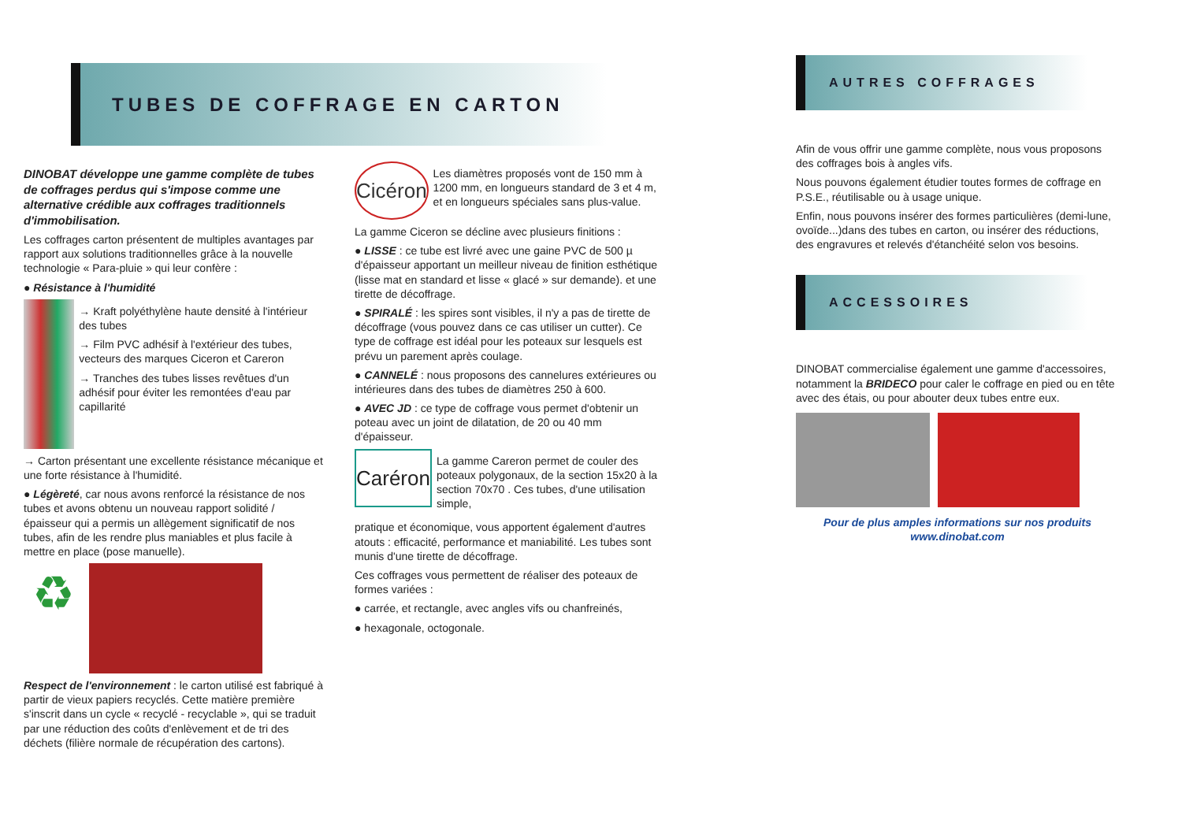TUBES DE COFFRAGE EN CARTON
DINOBAT développe une gamme complète de tubes de coffrages perdus qui s'impose comme une alternative crédible aux coffrages traditionnels d'immobilisation.
Les coffrages carton présentent de multiples avantages par rapport aux solutions traditionnelles grâce à la nouvelle technologie « Para-pluie » qui leur confère :
● Résistance à l'humidité
→ Kraft polyéthylène haute densité à l'intérieur des tubes
→ Film PVC adhésif à l'extérieur des tubes, vecteurs des marques Ciceron et Careron
→ Tranches des tubes lisses revêtues d'un adhésif pour éviter les remontées d'eau par capillarité
→ Carton présentant une excellente résistance mécanique et une forte résistance à l'humidité.
● Légèreté, car nous avons renforcé la résistance de nos tubes et avons obtenu un nouveau rapport solidité / épaisseur qui a permis un allègement significatif de nos tubes, afin de les rendre plus maniables et plus facile à mettre en place (pose manuelle).
♻
Respect de l'environnement : le carton utilisé est fabriqué à partir de vieux papiers recyclés. Cette matière première s'inscrit dans un cycle « recyclé - recyclable », qui se traduit par une réduction des coûts d'enlèvement et de tri des déchets (filière normale de récupération des cartons).
Cicéron
Les diamètres proposés vont de 150 mm à 1200 mm, en longueurs standard de 3 et 4 m, et en longueurs spéciales sans plus-value.
La gamme Ciceron se décline avec plusieurs finitions :
● LISSE : ce tube est livré avec une gaine PVC de 500 µ d'épaisseur apportant un meilleur niveau de finition esthétique (lisse mat en standard et lisse « glacé » sur demande). et une tirette de décoffrage.
● SPIRALÉ : les spires sont visibles, il n'y a pas de tirette de décoffrage (vous pouvez dans ce cas utiliser un cutter). Ce type de coffrage est idéal pour les poteaux sur lesquels est prévu un parement après coulage.
● CANNELÉ : nous proposons des cannelures extérieures ou intérieures dans des tubes de diamètres 250 à 600.
● AVEC JD : ce type de coffrage vous permet d'obtenir un poteau avec un joint de dilatation, de 20 ou 40 mm d'épaisseur.
Caréron
La gamme Careron permet de couler des poteaux polygonaux, de la section 15x20 à la section 70x70 . Ces tubes, d'une utilisation simple,
pratique et économique, vous apportent également d'autres atouts : efficacité, performance et maniabilité. Les tubes sont munis d'une tirette de décoffrage.
Ces coffrages vous permettent de réaliser des poteaux de formes variées :
● carrée, et rectangle, avec angles vifs ou chanfreinés,
● hexagonale, octogonale.
AUTRES COFFRAGES
Afin de vous offrir une gamme complète, nous vous proposons des coffrages bois à angles vifs.
Nous pouvons également étudier toutes formes de coffrage en P.S.E., réutilisable ou à usage unique.
Enfin, nous pouvons insérer des formes particulières (demi-lune, ovoïde...)dans des tubes en carton, ou insérer des réductions, des engravures et relevés d'étanchéité selon vos besoins.
ACCESSOIRES
DINOBAT commercialise également une gamme d'accessoires, notamment la BRIDECO pour caler le coffrage en pied ou en tête avec des étais, ou pour abouter deux tubes entre eux.
Pour de plus amples informations sur nos produits
www.dinobat.com